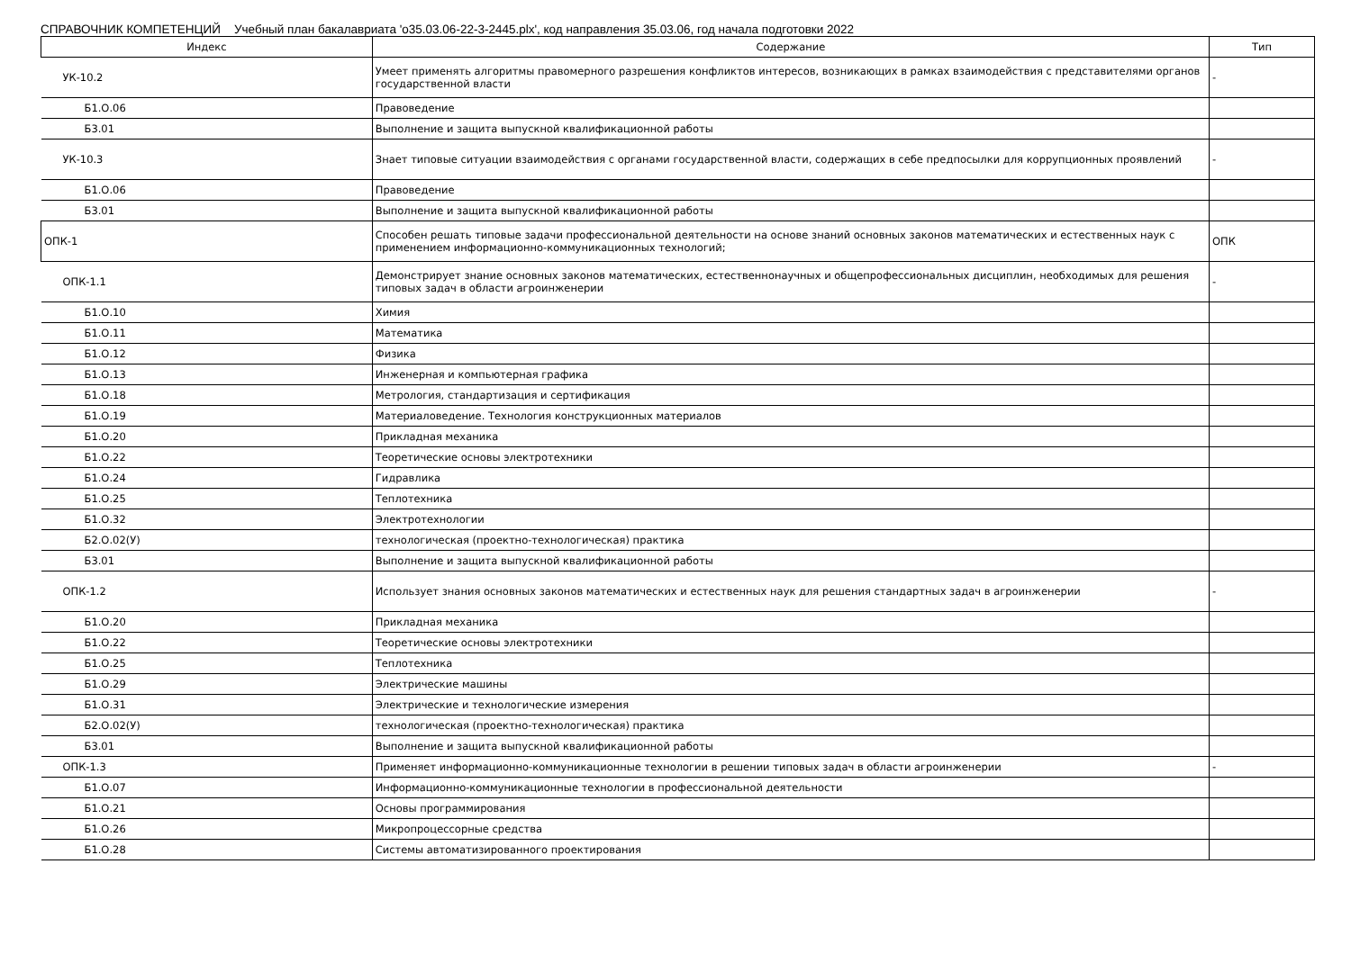СПРАВОЧНИК КОМПЕТЕНЦИЙ Учебный план бакалавриата 'о35.03.06-22-3-2445.plx', код направления 35.03.06, год начала подготовки 2022
| Индекс | Содержание | Тип |
| --- | --- | --- |
| УК-10.2 | Умеет применять алгоритмы правомерного разрешения конфликтов интересов, возникающих в рамках взаимодействия с представителями органов государственной власти | - |
| Б1.О.06 | Правоведение | |
| Б3.01 | Выполнение и защита выпускной квалификационной работы | |
| УК-10.3 | Знает типовые ситуации взаимодействия с органами государственной власти, содержащих в себе предпосылки для коррупционных проявлений | - |
| Б1.О.06 | Правоведение | |
| Б3.01 | Выполнение и защита выпускной квалификационной работы | |
| ОПК-1 | Способен решать типовые задачи профессиональной деятельности на основе знаний основных законов математических и естественных наук с применением информационно-коммуникационных технологий; | ОПК |
| ОПК-1.1 | Демонстрирует знание основных законов математических, естественнонаучных и общепрофессиональных дисциплин, необходимых для решения типовых задач в области агроинженерии | - |
| Б1.О.10 | Химия | |
| Б1.О.11 | Математика | |
| Б1.О.12 | Физика | |
| Б1.О.13 | Инженерная и компьютерная графика | |
| Б1.О.18 | Метрология, стандартизация и сертификация | |
| Б1.О.19 | Материаловедение. Технология конструкционных материалов | |
| Б1.О.20 | Прикладная механика | |
| Б1.О.22 | Теоретические основы электротехники | |
| Б1.О.24 | Гидравлика | |
| Б1.О.25 | Теплотехника | |
| Б1.О.32 | Электротехнологии | |
| Б2.О.02(У) | технологическая (проектно-технологическая) практика | |
| Б3.01 | Выполнение и защита выпускной квалификационной работы | |
| ОПК-1.2 | Использует знания основных законов математических и естественных наук для решения стандартных задач в агроинженерии | - |
| Б1.О.20 | Прикладная механика | |
| Б1.О.22 | Теоретические основы электротехники | |
| Б1.О.25 | Теплотехника | |
| Б1.О.29 | Электрические машины | |
| Б1.О.31 | Электрические и технологические измерения | |
| Б2.О.02(У) | технологическая (проектно-технологическая) практика | |
| Б3.01 | Выполнение и защита выпускной квалификационной работы | |
| ОПК-1.3 | Применяет информационно-коммуникационные технологии в решении типовых задач в области агроинженерии | - |
| Б1.О.07 | Информационно-коммуникационные технологии в профессиональной деятельности | |
| Б1.О.21 | Основы программирования | |
| Б1.О.26 | Микропроцессорные средства | |
| Б1.О.28 | Системы автоматизированного проектирования | |